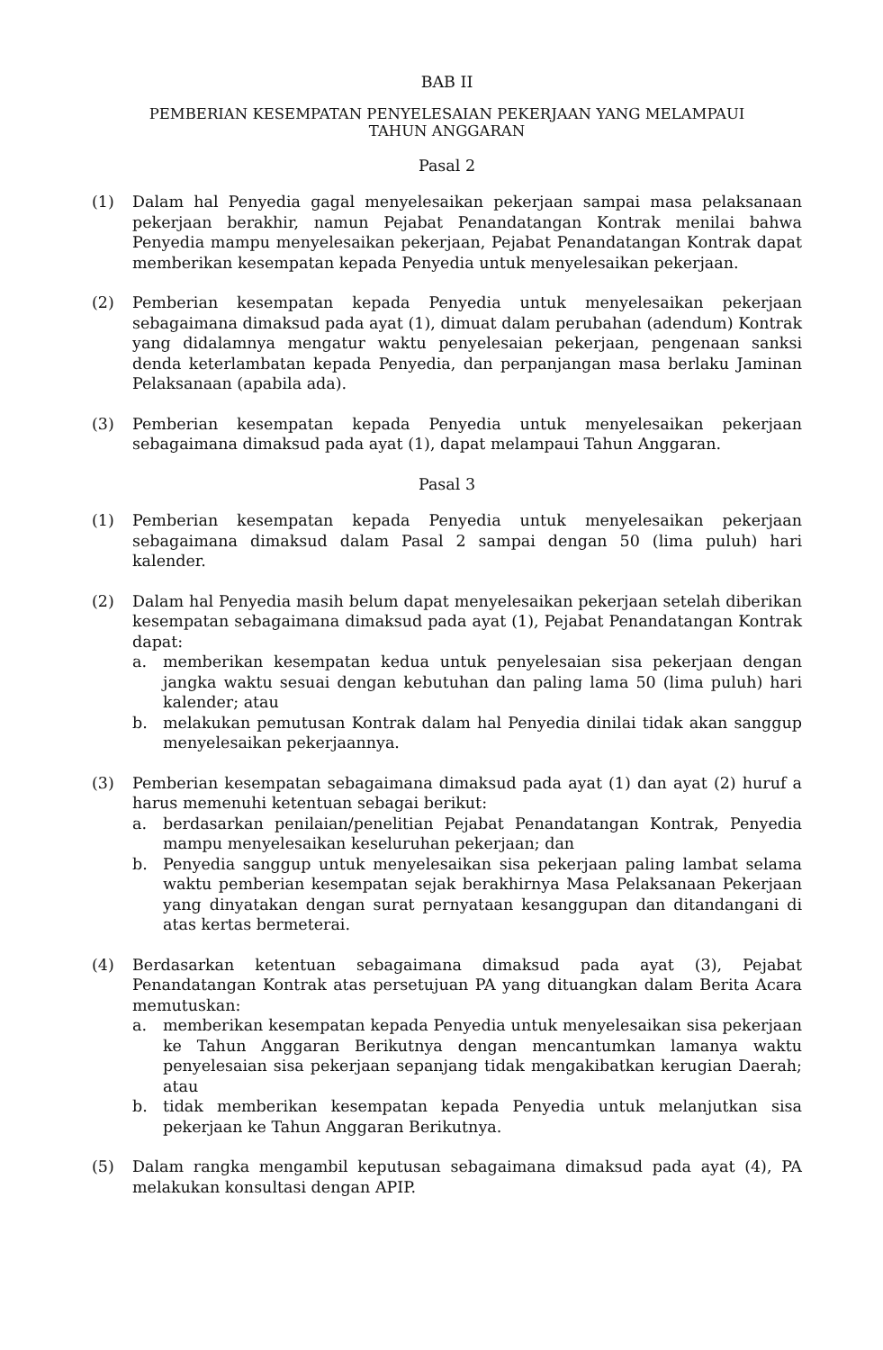BAB II
PEMBERIAN KESEMPATAN PENYELESAIAN PEKERJAAN YANG MELAMPAUI
TAHUN ANGGARAN
Pasal 2
(1) Dalam hal Penyedia gagal menyelesaikan pekerjaan sampai masa pelaksanaan pekerjaan berakhir, namun Pejabat Penandatangan Kontrak menilai bahwa Penyedia mampu menyelesaikan pekerjaan, Pejabat Penandatangan Kontrak dapat memberikan kesempatan kepada Penyedia untuk menyelesaikan pekerjaan.
(2) Pemberian kesempatan kepada Penyedia untuk menyelesaikan pekerjaan sebagaimana dimaksud pada ayat (1), dimuat dalam perubahan (adendum) Kontrak yang didalamnya mengatur waktu penyelesaian pekerjaan, pengenaan sanksi denda keterlambatan kepada Penyedia, dan perpanjangan masa berlaku Jaminan Pelaksanaan (apabila ada).
(3) Pemberian kesempatan kepada Penyedia untuk menyelesaikan pekerjaan sebagaimana dimaksud pada ayat (1), dapat melampaui Tahun Anggaran.
Pasal 3
(1) Pemberian kesempatan kepada Penyedia untuk menyelesaikan pekerjaan sebagaimana dimaksud dalam Pasal 2 sampai dengan 50 (lima puluh) hari kalender.
(2) Dalam hal Penyedia masih belum dapat menyelesaikan pekerjaan setelah diberikan kesempatan sebagaimana dimaksud pada ayat (1), Pejabat Penandatangan Kontrak dapat:
a. memberikan kesempatan kedua untuk penyelesaian sisa pekerjaan dengan jangka waktu sesuai dengan kebutuhan dan paling lama 50 (lima puluh) hari kalender; atau
b. melakukan pemutusan Kontrak dalam hal Penyedia dinilai tidak akan sanggup menyelesaikan pekerjaannya.
(3) Pemberian kesempatan sebagaimana dimaksud pada ayat (1) dan ayat (2) huruf a harus memenuhi ketentuan sebagai berikut:
a. berdasarkan penilaian/penelitian Pejabat Penandatangan Kontrak, Penyedia mampu menyelesaikan keseluruhan pekerjaan; dan
b. Penyedia sanggup untuk menyelesaikan sisa pekerjaan paling lambat selama waktu pemberian kesempatan sejak berakhirnya Masa Pelaksanaan Pekerjaan yang dinyatakan dengan surat pernyataan kesanggupan dan ditandangani di atas kertas bermeterai.
(4) Berdasarkan ketentuan sebagaimana dimaksud pada ayat (3), Pejabat Penandatangan Kontrak atas persetujuan PA yang dituangkan dalam Berita Acara memutuskan:
a. memberikan kesempatan kepada Penyedia untuk menyelesaikan sisa pekerjaan ke Tahun Anggaran Berikutnya dengan mencantumkan lamanya waktu penyelesaian sisa pekerjaan sepanjang tidak mengakibatkan kerugian Daerah; atau
b. tidak memberikan kesempatan kepada Penyedia untuk melanjutkan sisa pekerjaan ke Tahun Anggaran Berikutnya.
(5) Dalam rangka mengambil keputusan sebagaimana dimaksud pada ayat (4), PA melakukan konsultasi dengan APIP.